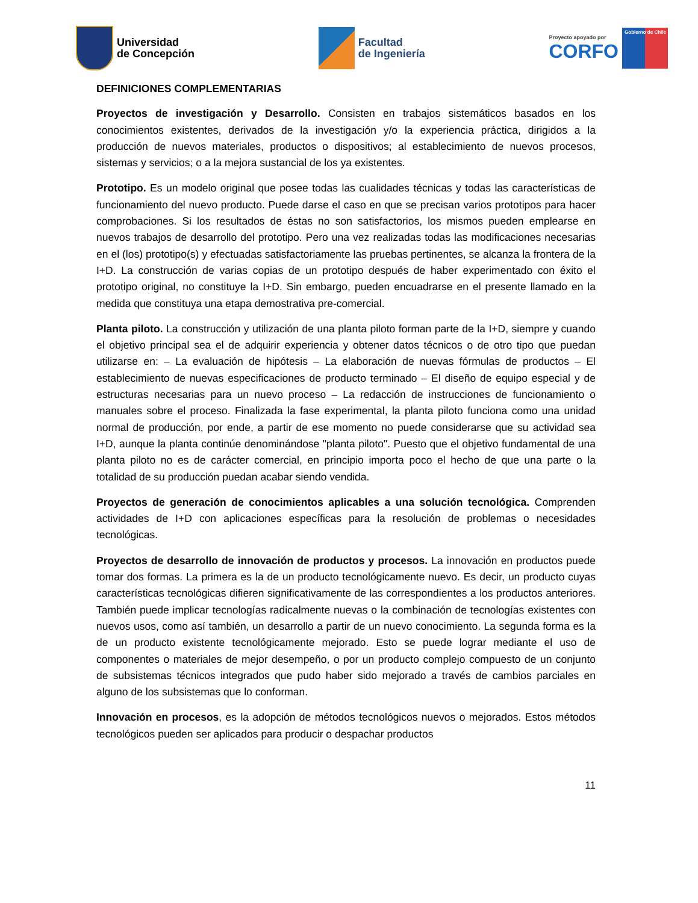Universidad
de Concepción
Facultad
de Ingeniería
Proyecto apoyado por
CORFO
Gobierno de Chile
DEFINICIONES COMPLEMENTARIAS
Proyectos de investigación y Desarrollo. Consisten en trabajos sistemáticos basados en los conocimientos existentes, derivados de la investigación y/o la experiencia práctica, dirigidos a la producción de nuevos materiales, productos o dispositivos; al establecimiento de nuevos procesos, sistemas y servicios; o a la mejora sustancial de los ya existentes.
Prototipo. Es un modelo original que posee todas las cualidades técnicas y todas las características de funcionamiento del nuevo producto. Puede darse el caso en que se precisan varios prototipos para hacer comprobaciones. Si los resultados de éstas no son satisfactorios, los mismos pueden emplearse en nuevos trabajos de desarrollo del prototipo. Pero una vez realizadas todas las modificaciones necesarias en el (los) prototipo(s) y efectuadas satisfactoriamente las pruebas pertinentes, se alcanza la frontera de la I+D. La construcción de varias copias de un prototipo después de haber experimentado con éxito el prototipo original, no constituye la I+D. Sin embargo, pueden encuadrarse en el presente llamado en la medida que constituya una etapa demostrativa pre-comercial.
Planta piloto. La construcción y utilización de una planta piloto forman parte de la I+D, siempre y cuando el objetivo principal sea el de adquirir experiencia y obtener datos técnicos o de otro tipo que puedan utilizarse en: – La evaluación de hipótesis – La elaboración de nuevas fórmulas de productos – El establecimiento de nuevas especificaciones de producto terminado – El diseño de equipo especial y de estructuras necesarias para un nuevo proceso – La redacción de instrucciones de funcionamiento o manuales sobre el proceso. Finalizada la fase experimental, la planta piloto funciona como una unidad normal de producción, por ende, a partir de ese momento no puede considerarse que su actividad sea I+D, aunque la planta continúe denominándose "planta piloto". Puesto que el objetivo fundamental de una planta piloto no es de carácter comercial, en principio importa poco el hecho de que una parte o la totalidad de su producción puedan acabar siendo vendida.
Proyectos de generación de conocimientos aplicables a una solución tecnológica. Comprenden actividades de I+D con aplicaciones específicas para la resolución de problemas o necesidades tecnológicas.
Proyectos de desarrollo de innovación de productos y procesos. La innovación en productos puede tomar dos formas. La primera es la de un producto tecnológicamente nuevo. Es decir, un producto cuyas características tecnológicas difieren significativamente de las correspondientes a los productos anteriores. También puede implicar tecnologías radicalmente nuevas o la combinación de tecnologías existentes con nuevos usos, como así también, un desarrollo a partir de un nuevo conocimiento. La segunda forma es la de un producto existente tecnológicamente mejorado. Esto se puede lograr mediante el uso de componentes o materiales de mejor desempeño, o por un producto complejo compuesto de un conjunto de subsistemas técnicos integrados que pudo haber sido mejorado a través de cambios parciales en alguno de los subsistemas que lo conforman.
Innovación en procesos, es la adopción de métodos tecnológicos nuevos o mejorados. Estos métodos tecnológicos pueden ser aplicados para producir o despachar productos
11